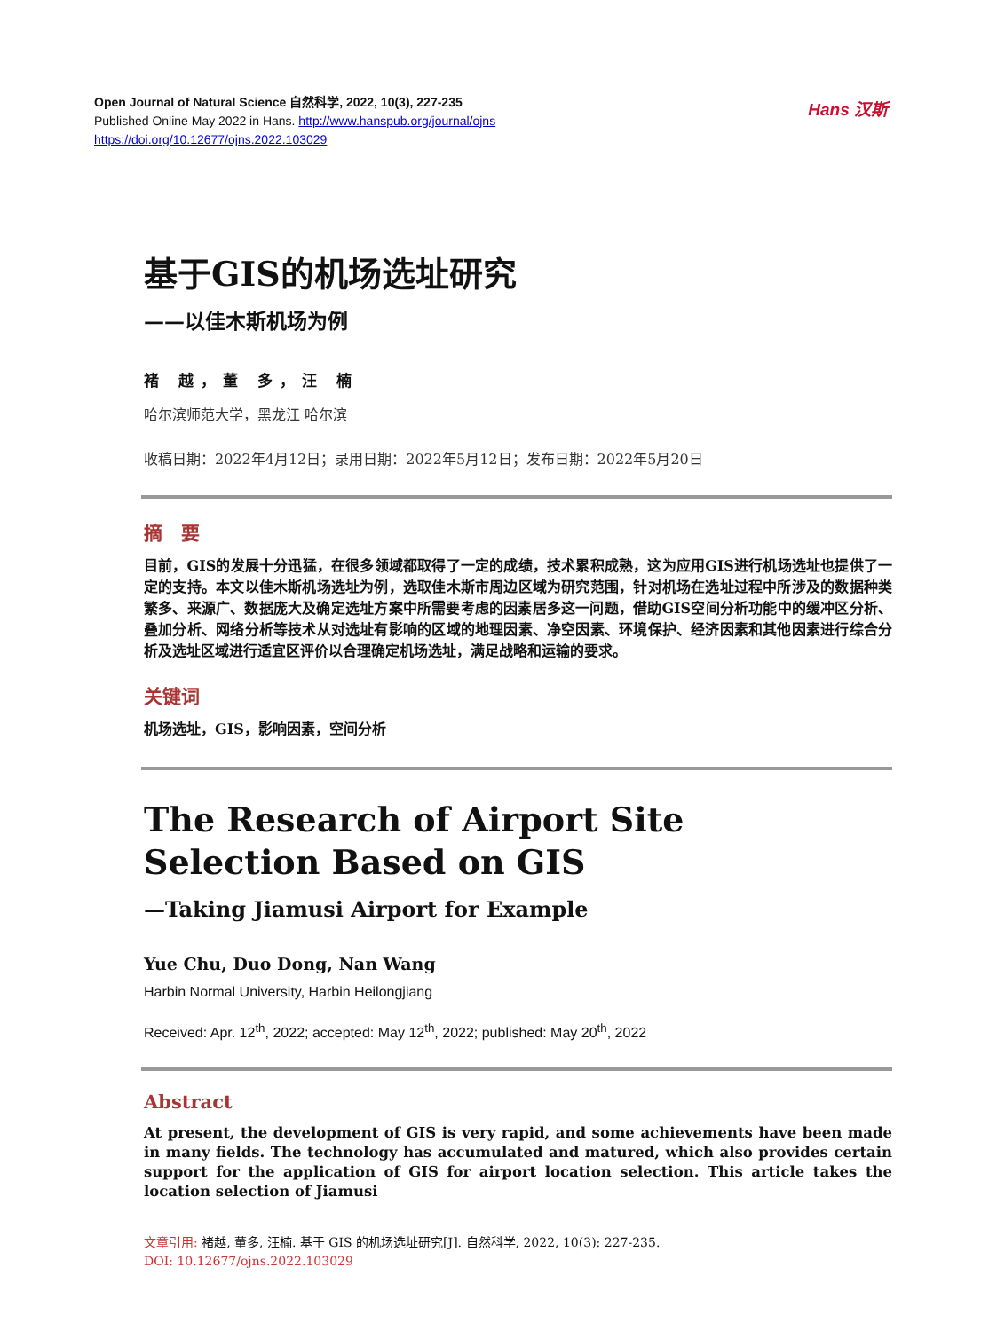Open Journal of Natural Science 自然科学, 2022, 10(3), 227-235
Published Online May 2022 in Hans. http://www.hanspub.org/journal/ojns
https://doi.org/10.12677/ojns.2022.103029
Hans 汉斯
基于GIS的机场选址研究
——以佳木斯机场为例
褚 越，董 多，汪 楠
哈尔滨师范大学，黑龙江 哈尔滨
收稿日期：2022年4月12日；录用日期：2022年5月12日；发布日期：2022年5月20日
摘　要
目前，GIS的发展十分迅猛，在很多领域都取得了一定的成绩，技术累积成熟，这为应用GIS进行机场选址也提供了一定的支持。本文以佳木斯机场选址为例，选取佳木斯市周边区域为研究范围，针对机场在选址过程中所涉及的数据种类繁多、来源广、数据庞大及确定选址方案中所需要考虑的因素居多这一问题，借助GIS空间分析功能中的缓冲区分析、叠加分析、网络分析等技术从对选址有影响的区域的地理因素、净空因素、环境保护、经济因素和其他因素进行综合分析及选址区域进行适宜区评价以合理确定机场选址，满足战略和运输的要求。
关键词
机场选址，GIS，影响因素，空间分析
The Research of Airport Site
Selection Based on GIS
—Taking Jiamusi Airport for Example
Yue Chu, Duo Dong, Nan Wang
Harbin Normal University, Harbin Heilongjiang
Received: Apr. 12<sup>th</sup>, 2022; accepted: May 12<sup>th</sup>, 2022; published: May 20<sup>th</sup>, 2022
Abstract
At present, the development of GIS is very rapid, and some achievements have been made in many fields. The technology has accumulated and matured, which also provides certain support for the application of GIS for airport location selection. This article takes the location selection of Jiamusi
文章引用: 褚越, 董多, 汪楠. 基于 GIS 的机场选址研究[J]. 自然科学, 2022, 10(3): 227-235.
DOI: 10.12677/ojns.2022.103029